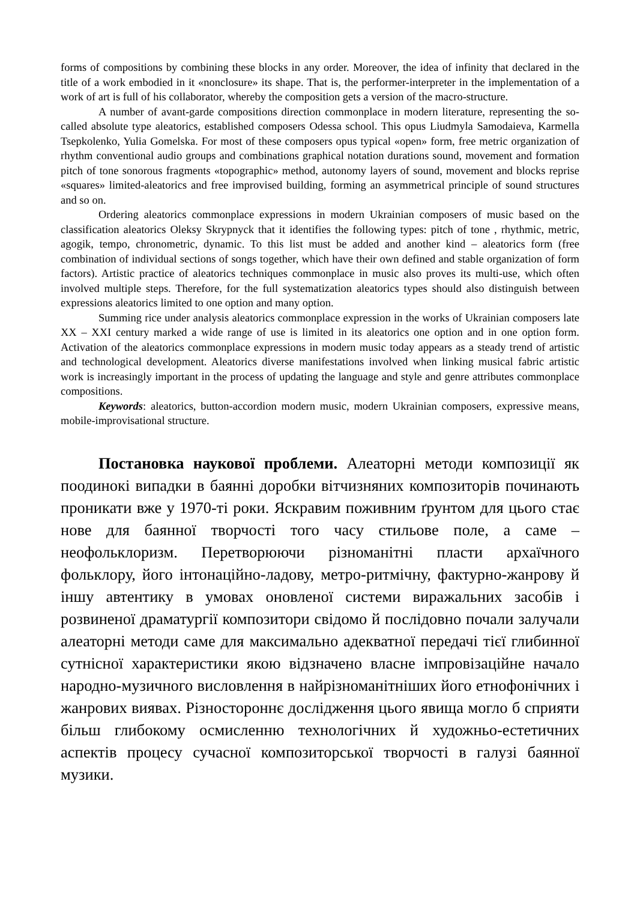forms of compositions by combining these blocks in any order. Moreover, the idea of infinity that declared in the title of a work embodied in it «nonclosure» its shape. That is, the performer-interpreter in the implementation of a work of art is full of his collaborator, whereby the composition gets a version of the macro-structure.
A number of avant-garde compositions direction commonplace in modern literature, representing the so-called absolute type aleatorics, established composers Odessa school. This opus Liudmyla Samodaieva, Karmella Tsepkolenko, Yulia Gomelska. For most of these composers opus typical «open» form, free metric organization of rhythm conventional audio groups and combinations graphical notation durations sound, movement and formation pitch of tone sonorous fragments «topographic» method, autonomy layers of sound, movement and blocks reprise «squares» limited-aleatorics and free improvised building, forming an asymmetrical principle of sound structures and so on.
Ordering aleatorics commonplace expressions in modern Ukrainian composers of music based on the classification aleatorics Oleksy Skrypnyck that it identifies the following types: pitch of tone , rhythmic, metric, agogik, tempo, chronometric, dynamic. To this list must be added and another kind – aleatorics form (free combination of individual sections of songs together, which have their own defined and stable organization of form factors). Artistic practice of aleatorics techniques commonplace in music also proves its multi-use, which often involved multiple steps. Therefore, for the full systematization aleatorics types should also distinguish between expressions aleatorics limited to one option and many option.
Summing rice under analysis aleatorics commonplace expression in the works of Ukrainian composers late XX – XXI century marked a wide range of use is limited in its aleatorics one option and in one option form. Activation of the aleatorics commonplace expressions in modern music today appears as a steady trend of artistic and technological development. Aleatorics diverse manifestations involved when linking musical fabric artistic work is increasingly important in the process of updating the language and style and genre attributes commonplace compositions.
Keywords: aleatorics, button-accordion modern music, modern Ukrainian composers, expressive means, mobile-improvisational structure.
Постановка наукової проблеми. Алеаторні методи композиції як поодинокі випадки в баянні доробки вітчизняних композиторів починають проникати вже у 1970-ті роки. Яскравим поживним ґрунтом для цього стає нове для баянної творчості того часу стильове поле, а саме – неофольклоризм. Перетворюючи різноманітні пласти архаїчного фольклору, його інтонаційно-ладову, метро-ритмічну, фактурно-жанрову й іншу автентику в умовах оновленої системи виражальних засобів і розвиненої драматургії композитори свідомо й послідовно почали залучали алеаторні методи саме для максимально адекватної передачі тієї глибинної сутнісної характеристики якою відзначено власне імпровізаційне начало народно-музичного висловлення в найрізноманітніших його етнофонічних і жанрових виявах. Різностороннє дослідження цього явища могло б сприяти більш глибокому осмисленню технологічних й художньо-естетичних аспектів процесу сучасної композиторської творчості в галузі баянної музики.